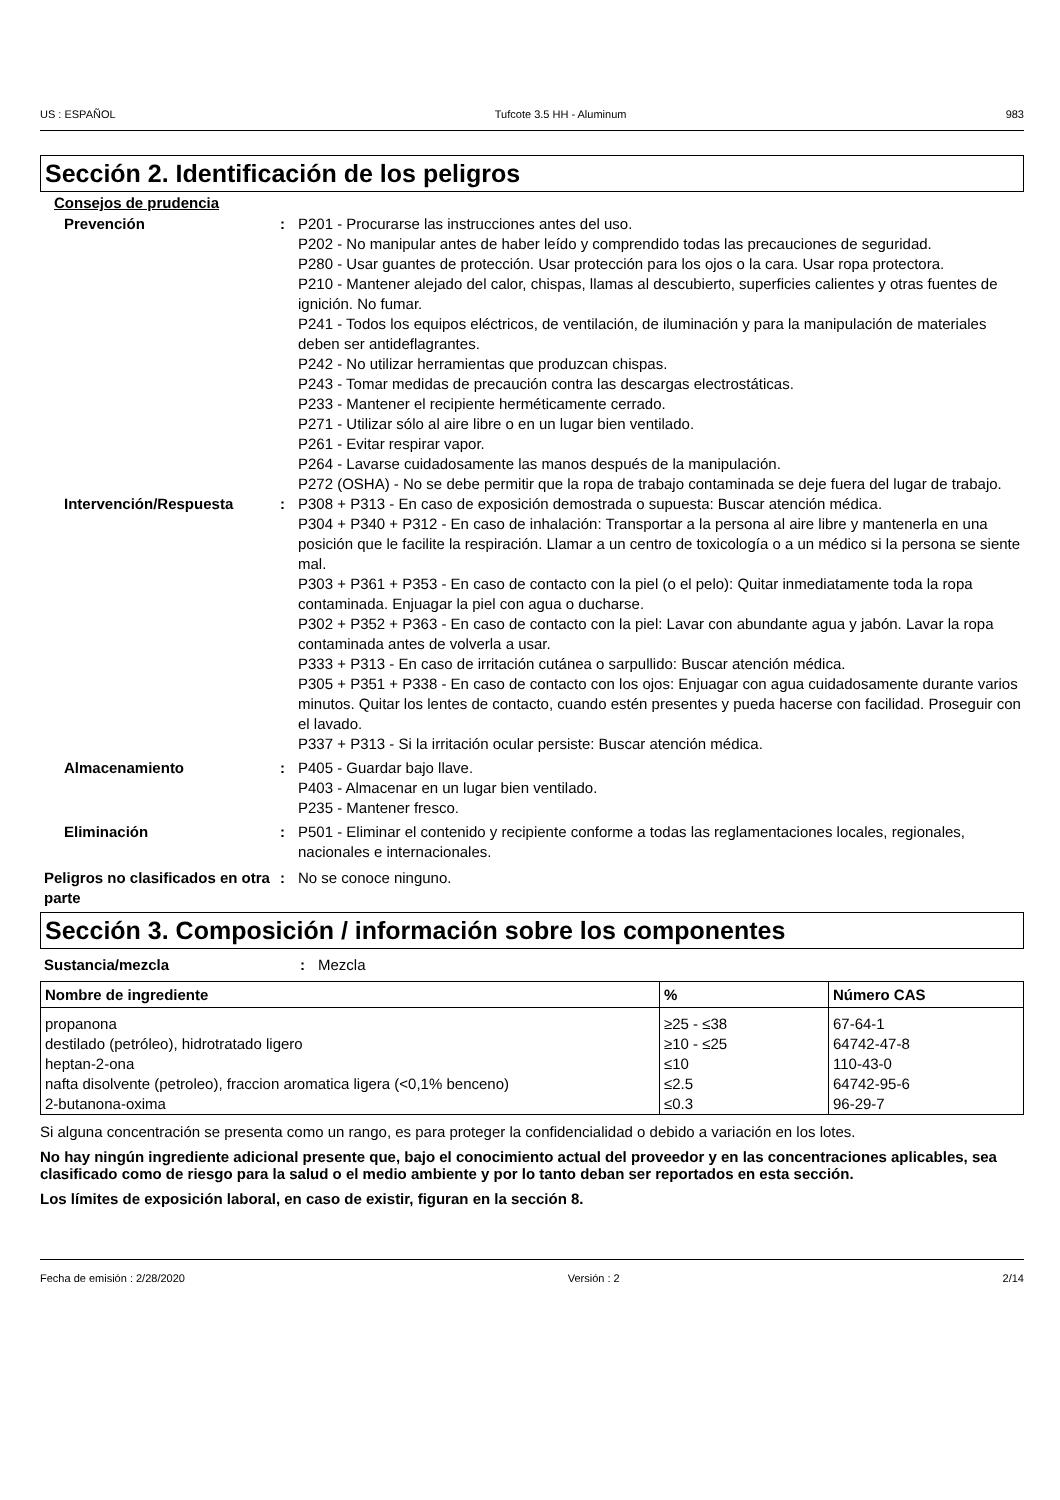US : ESPAÑOL Tufcote 3.5 HH - Aluminum 983
Sección 2. Identificación de los peligros
Consejos de prudencia
Prevención : P201 - Procurarse las instrucciones antes del uso.
P202 - No manipular antes de haber leído y comprendido todas las precauciones de seguridad.
P280 - Usar guantes de protección. Usar protección para los ojos o la cara. Usar ropa protectora.
P210 - Mantener alejado del calor, chispas, llamas al descubierto, superficies calientes y otras fuentes de ignición. No fumar.
P241 - Todos los equipos eléctricos, de ventilación, de iluminación y para la manipulación de materiales deben ser antideflagrantes.
P242 - No utilizar herramientas que produzcan chispas.
P243 - Tomar medidas de precaución contra las descargas electrostáticas.
P233 - Mantener el recipiente herméticamente cerrado.
P271 - Utilizar sólo al aire libre o en un lugar bien ventilado.
P261 - Evitar respirar vapor.
P264 - Lavarse cuidadosamente las manos después de la manipulación.
P272 (OSHA) - No se debe permitir que la ropa de trabajo contaminada se deje fuera del lugar de trabajo.
Intervención/Respuesta : P308 + P313 - En caso de exposición demostrada o supuesta: Buscar atención médica.
P304 + P340 + P312 - En caso de inhalación: Transportar a la persona al aire libre y mantenerla en una posición que le facilite la respiración. Llamar a un centro de toxicología o a un médico si la persona se siente mal.
P303 + P361 + P353 - En caso de contacto con la piel (o el pelo): Quitar inmediatamente toda la ropa contaminada. Enjuagar la piel con agua o ducharse.
P302 + P352 + P363 - En caso de contacto con la piel: Lavar con abundante agua y jabón. Lavar la ropa contaminada antes de volverla a usar.
P333 + P313 - En caso de irritación cutánea o sarpullido: Buscar atención médica.
P305 + P351 + P338 - En caso de contacto con los ojos: Enjuagar con agua cuidadosamente durante varios minutos. Quitar los lentes de contacto, cuando estén presentes y pueda hacerse con facilidad. Proseguir con el lavado.
P337 + P313 - Si la irritación ocular persiste: Buscar atención médica.
Almacenamiento : P405 - Guardar bajo llave.
P403 - Almacenar en un lugar bien ventilado.
P235 - Mantener fresco.
Eliminación : P501 - Eliminar el contenido y recipiente conforme a todas las reglamentaciones locales, regionales, nacionales e internacionales.
Peligros no clasificados en otra parte
: No se conoce ninguno.
Sección 3. Composición / información sobre los componentes
Sustancia/mezcla : Mezcla
| Nombre de ingrediente | % | Número CAS |
| --- | --- | --- |
| propanona | ≥25 - ≤38 | 67-64-1 |
| destilado (petróleo), hidrotratado ligero | ≥10 - ≤25 | 64742-47-8 |
| heptan-2-ona | ≤10 | 110-43-0 |
| nafta disolvente (petroleo), fraccion aromatica ligera (<0,1% benceno) | ≤2.5 | 64742-95-6 |
| 2-butanona-oxima | ≤0.3 | 96-29-7 |
Si alguna concentración se presenta como un rango, es para proteger la confidencialidad o debido a variación en los lotes.
No hay ningún ingrediente adicional presente que, bajo el conocimiento actual del proveedor y en las concentraciones aplicables, sea clasificado como de riesgo para la salud o el medio ambiente y por lo tanto deban ser reportados en esta sección.
Los límites de exposición laboral, en caso de existir, figuran en la sección 8.
Fecha de emisión : 2/28/2020 Versión : 2 2/14